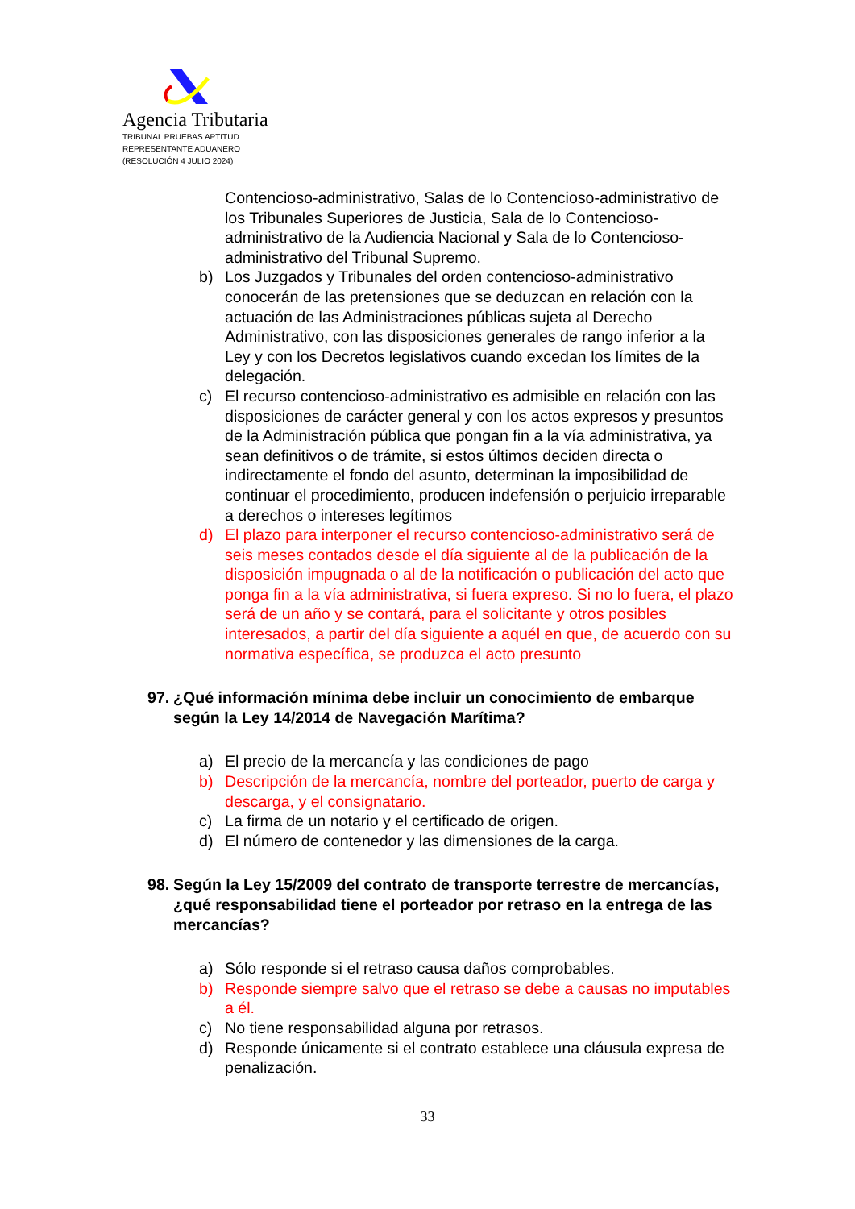Agencia Tributaria
TRIBUNAL PRUEBAS APTITUD
REPRESENTANTE ADUANERO
(RESOLUCIÓN 4 JULIO 2024)
Contencioso-administrativo, Salas de lo Contencioso-administrativo de los Tribunales Superiores de Justicia, Sala de lo Contencioso-administrativo de la Audiencia Nacional y Sala de lo Contencioso-administrativo del Tribunal Supremo.
b) Los Juzgados y Tribunales del orden contencioso-administrativo conocerán de las pretensiones que se deduzcan en relación con la actuación de las Administraciones públicas sujeta al Derecho Administrativo, con las disposiciones generales de rango inferior a la Ley y con los Decretos legislativos cuando excedan los límites de la delegación.
c) El recurso contencioso-administrativo es admisible en relación con las disposiciones de carácter general y con los actos expresos y presuntos de la Administración pública que pongan fin a la vía administrativa, ya sean definitivos o de trámite, si estos últimos deciden directa o indirectamente el fondo del asunto, determinan la imposibilidad de continuar el procedimiento, producen indefensión o perjuicio irreparable a derechos o intereses legítimos
d) El plazo para interponer el recurso contencioso-administrativo será de seis meses contados desde el día siguiente al de la publicación de la disposición impugnada o al de la notificación o publicación del acto que ponga fin a la vía administrativa, si fuera expreso. Si no lo fuera, el plazo será de un año y se contará, para el solicitante y otros posibles interesados, a partir del día siguiente a aquél en que, de acuerdo con su normativa específica, se produzca el acto presunto
97. ¿Qué información mínima debe incluir un conocimiento de embarque según la Ley 14/2014 de Navegación Marítima?
a) El precio de la mercancía y las condiciones de pago
b) Descripción de la mercancía, nombre del porteador, puerto de carga y descarga, y el consignatario.
c) La firma de un notario y el certificado de origen.
d) El número de contenedor y las dimensiones de la carga.
98. Según la Ley 15/2009 del contrato de transporte terrestre de mercancías, ¿qué responsabilidad tiene el porteador por retraso en la entrega de las mercancías?
a) Sólo responde si el retraso causa daños comprobables.
b) Responde siempre salvo que el retraso se debe a causas no imputables a él.
c) No tiene responsabilidad alguna por retrasos.
d) Responde únicamente si el contrato establece una cláusula expresa de penalización.
33